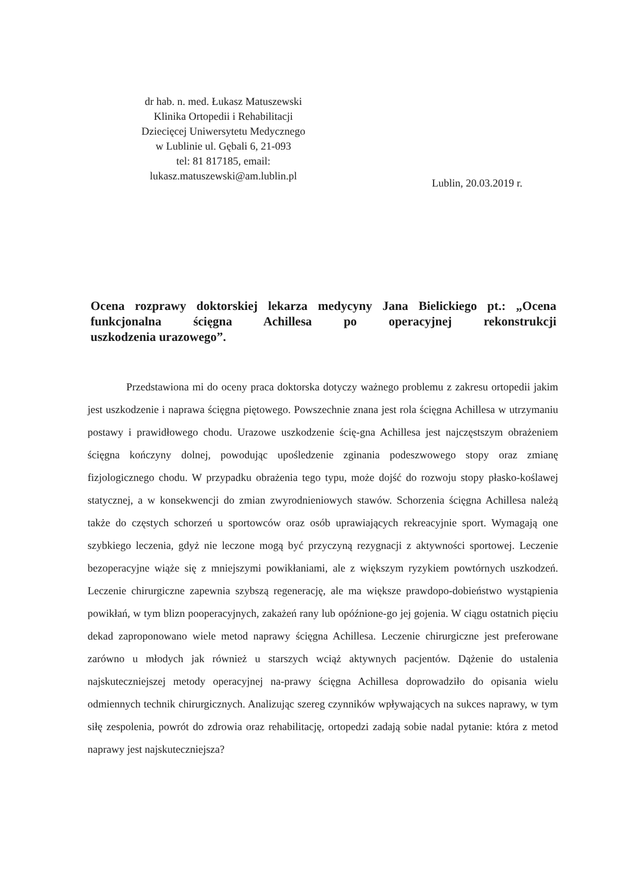dr hab. n. med. Łukasz Matuszewski
Klinika Ortopedii i Rehabilitacji
Dziecięcej Uniwersytetu Medycznego
w Lublinie ul. Gębali 6, 21-093
tel: 81 817185, email:
lukasz.matuszewski@am.lublin.pl
Lublin, 20.03.2019 r.
Ocena rozprawy doktorskiej lekarza medycyny Jana Bielickiego pt.: „Ocena funkcjonalna ścięgna Achillesa po operacyjnej rekonstrukcji
uszkodzenia urazowego”.
Przedstawiona mi do oceny praca doktorska dotyczy ważnego problemu z zakresu ortopedii jakim jest uszkodzenie i naprawa ścięgna piętowego. Powszechnie znana jest rola ścięgna Achillesa w utrzymaniu postawy i prawidłowego chodu. Urazowe uszkodzenie ścię-gna Achillesa jest najczęstszym obrażeniem ścięgna kończyny dolnej, powodując upośledzenie zginania podeszwowego stopy oraz zmianę fizjologicznego chodu. W przypadku obrażenia tego typu, może dojść do rozwoju stopy płasko-koślawej statycznej, a w konsekwencji do zmian zwyrodnieniowych stawów. Schorzenia ścięgna Achillesa należą także do częstych schorzeń u sportowców oraz osób uprawiających rekreacyjnie sport. Wymagają one szybkiego leczenia, gdyż nie leczone mogą być przyczyną rezygnacji z aktywności sportowej. Leczenie bezoperacyjne wiąże się z mniejszymi powikłaniami, ale z większym ryzykiem powtórnych uszkodzeń. Leczenie chirurgiczne zapewnia szybszą regenerację, ale ma większe prawdopo-dobieństwo wystąpienia powikłań, w tym blizn pooperacyjnych, zakażeń rany lub opóźnione-go jej gojenia. W ciągu ostatnich pięciu dekad zaproponowano wiele metod naprawy ścięgna Achillesa. Leczenie chirurgiczne jest preferowane zarówno u młodych jak również u starszych wciąż aktywnych pacjentów. Dążenie do ustalenia najskuteczniejszej metody operacyjnej na-prawy ścięgna Achillesa doprowadziło do opisania wielu odmiennych technik chirurgicznych. Analizując szereg czynników wpływających na sukces naprawy, w tym siłę zespolenia, powrót do zdrowia oraz rehabilitację, ortopedzi zadają sobie nadal pytanie: która z metod naprawy jest najskuteczniejsza?